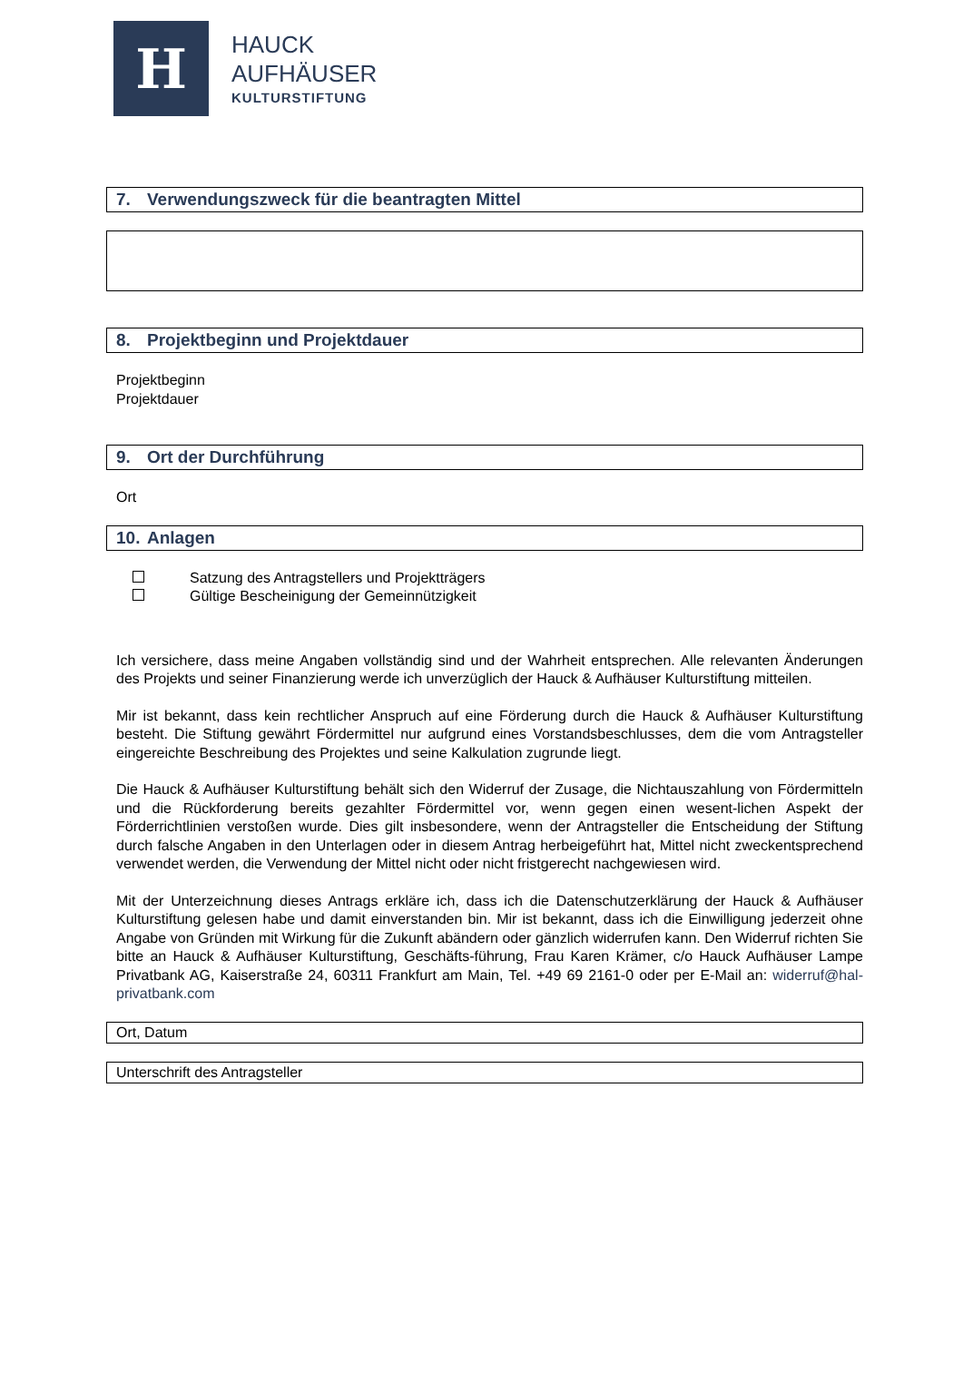H
HAUCK
AUFHÄUSER
KULTURSTIFTUNG
7. Verwendungszweck für die beantragten Mittel
8. Projektbeginn und Projektdauer
Projektbeginn
Projektdauer
9. Ort der Durchführung
Ort
10. Anlagen
Satzung des Antragstellers und Projektträgers
Gültige Bescheinigung der Gemeinnützigkeit
Ich versichere, dass meine Angaben vollständig sind und der Wahrheit entsprechen. Alle relevanten Änderungen des Projekts und seiner Finanzierung werde ich unverzüglich der Hauck & Aufhäuser Kulturstiftung mitteilen.
Mir ist bekannt, dass kein rechtlicher Anspruch auf eine Förderung durch die Hauck & Aufhäuser Kulturstiftung besteht. Die Stiftung gewährt Fördermittel nur aufgrund eines Vorstandsbeschlusses, dem die vom Antragsteller eingereichte Beschreibung des Projektes und seine Kalkulation zugrunde liegt.
Die Hauck & Aufhäuser Kulturstiftung behält sich den Widerruf der Zusage, die Nichtauszahlung von Fördermitteln und die Rückforderung bereits gezahlter Fördermittel vor, wenn gegen einen wesent-lichen Aspekt der Förderrichtlinien verstoßen wurde. Dies gilt insbesondere, wenn der Antragsteller die Entscheidung der Stiftung durch falsche Angaben in den Unterlagen oder in diesem Antrag herbeigeführt hat, Mittel nicht zweckentsprechend verwendet werden, die Verwendung der Mittel nicht oder nicht fristgerecht nachgewiesen wird.
Mit der Unterzeichnung dieses Antrags erkläre ich, dass ich die Datenschutzerklärung der Hauck & Aufhäuser Kulturstiftung gelesen habe und damit einverstanden bin. Mir ist bekannt, dass ich die Einwilligung jederzeit ohne Angabe von Gründen mit Wirkung für die Zukunft abändern oder gänzlich widerrufen kann. Den Widerruf richten Sie bitte an Hauck & Aufhäuser Kulturstiftung, Geschäfts-führung, Frau Karen Krämer, c/o Hauck Aufhäuser Lampe Privatbank AG, Kaiserstraße 24, 60311 Frankfurt am Main, Tel. +49 69 2161-0 oder per E-Mail an: widerruf@hal-privatbank.com
Ort, Datum
Unterschrift des Antragsteller